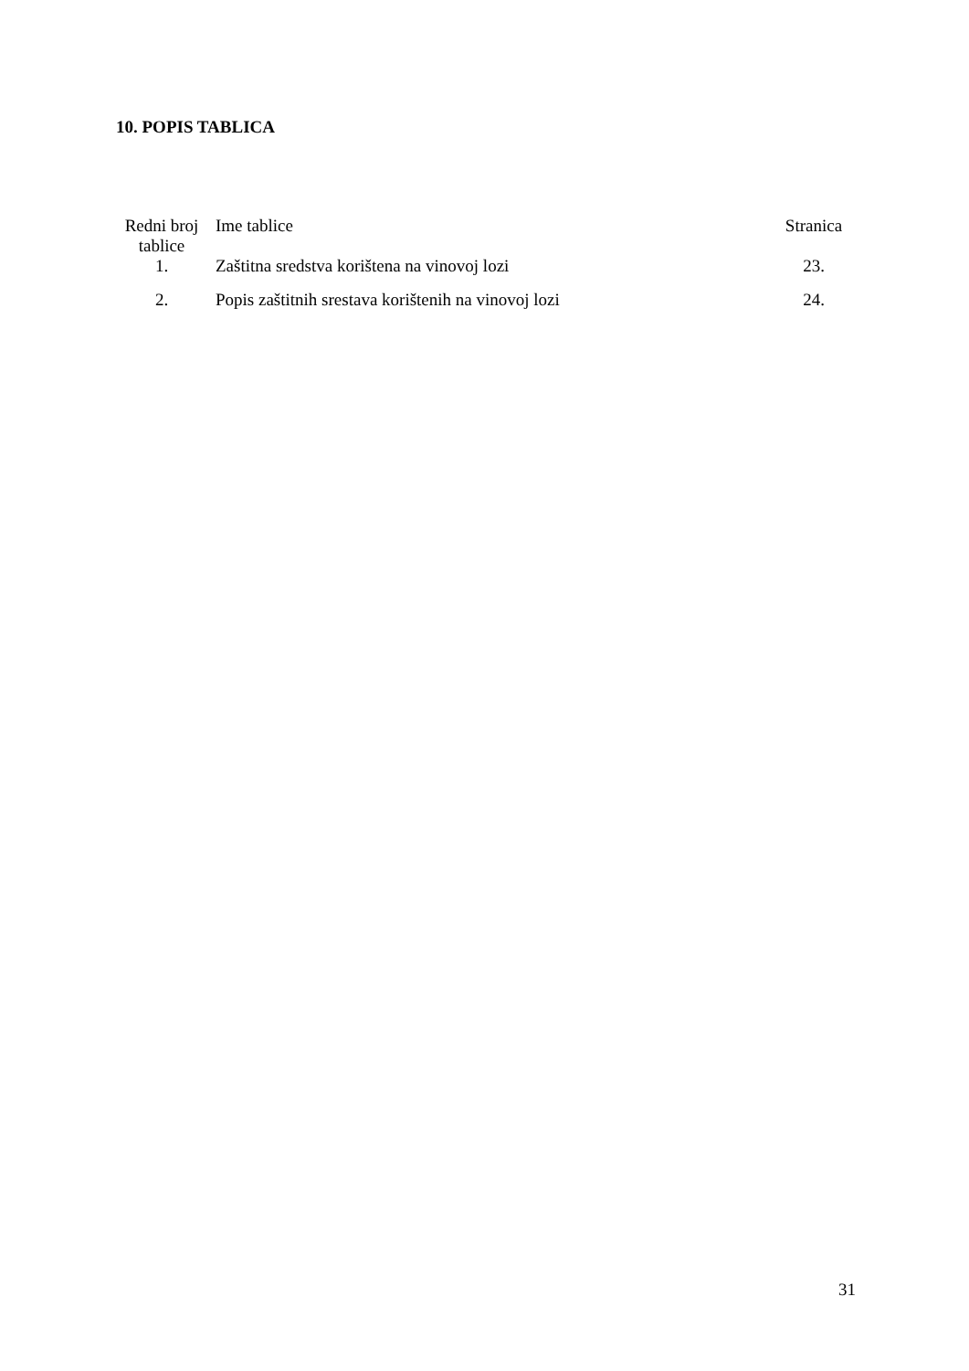10. POPIS TABLICA
| Redni broj tablice | Ime tablice | Stranica |
| --- | --- | --- |
| 1. | Zaštitna sredstva korištena na vinovoj lozi | 23. |
| 2. | Popis zaštitnih srestava korištenih na vinovoj lozi | 24. |
31